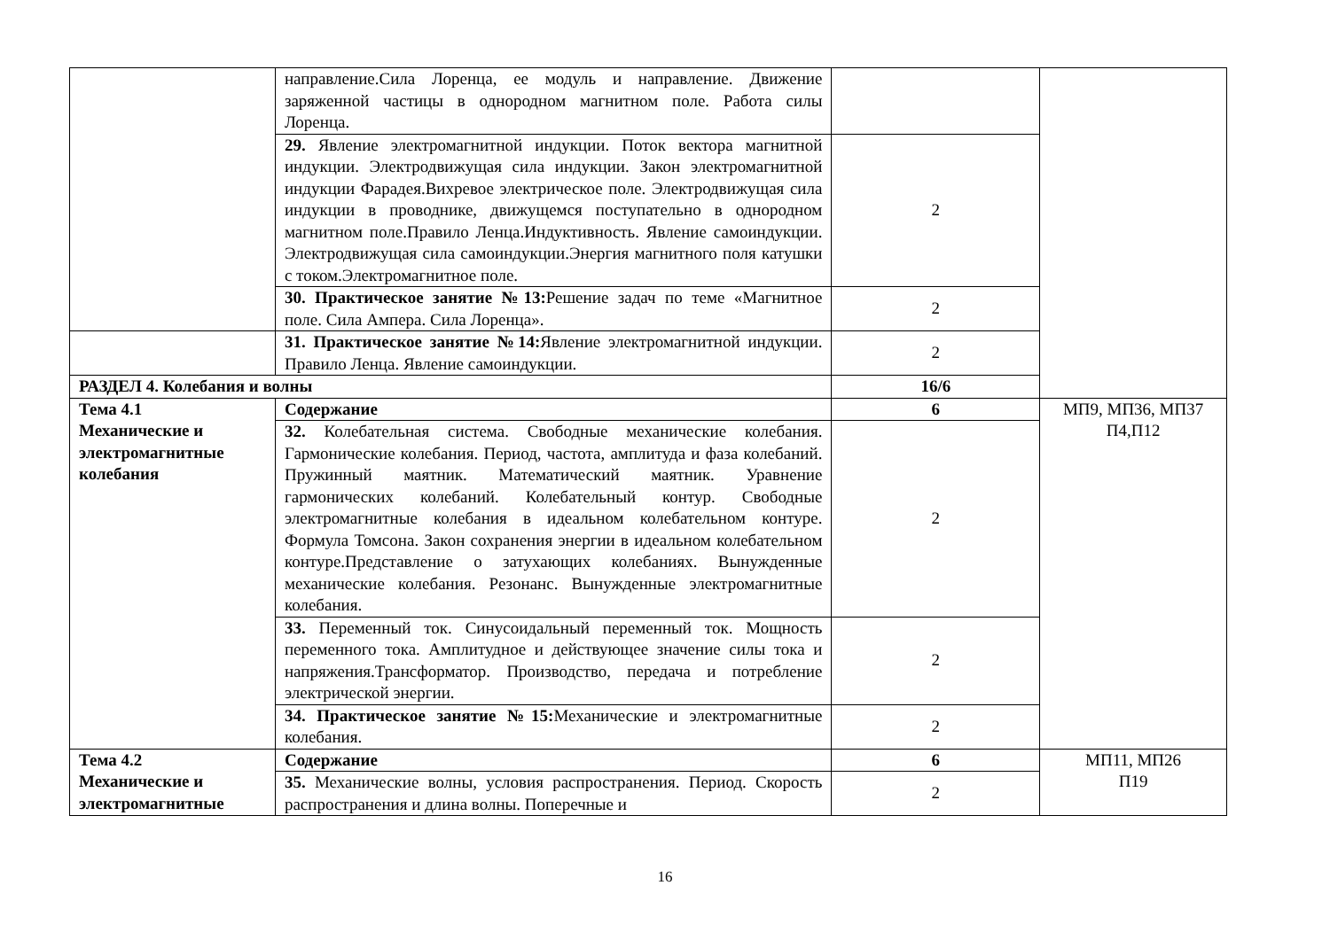| | направление.Сила Лоренца, ее модуль и направление. Движение заряженной частицы в однородном магнитном поле. Работа силы Лоренца. | | |
| | 29. Явление электромагнитной индукции. Поток вектора магнитной индукции. Электродвижущая сила индукции. Закон электромагнитной индукции Фарадея.Вихревое электрическое поле. Электродвижущая сила индукции в проводнике, движущемся поступательно в однородном магнитном поле.Правило Ленца.Индуктивность. Явление самоиндукции. Электродвижущая сила самоиндукции.Энергия магнитного поля катушки с током.Электромагнитное поле. | 2 | |
| | 30. Практическое занятие №13: Решение задач по теме «Магнитное поле. Сила Ампера. Сила Лоренца». | 2 | |
| | 31. Практическое занятие №14: Явление электромагнитной индукции. Правило Ленца. Явление самоиндукции. | 2 | |
| РАЗДЕЛ 4. Колебания и волны | | 16/6 | |
| Тема 4.1 Механические и электромагнитные колебания | Содержание | 6 | МП9, МП36, МП37 П4,П12 |
| | 32. Колебательная система. Свободные механические колебания. Гармонические колебания. Период, частота, амплитуда и фаза колебаний. Пружинный маятник. Математический маятник. Уравнение гармонических колебаний. Колебательный контур. Свободные электромагнитные колебания в идеальном колебательном контуре. Формула Томсона. Закон сохранения энергии в идеальном колебательном контуре.Представление о затухающих колебаниях. Вынужденные механические колебания. Резонанс. Вынужденные электромагнитные колебания. | 2 | |
| | 33. Переменный ток. Синусоидальный переменный ток. Мощность переменного тока. Амплитудное и действующее значение силы тока и напряжения.Трансформатор. Производство, передача и потребление электрической энергии. | 2 | |
| | 34. Практическое занятие №15: Механические и электромагнитные колебания. | 2 | |
| Тема 4.2 Механические и электромагнитные | Содержание | 6 | МП11, МП26 П19 |
| | 35. Механические волны, условия распространения. Период. Скорость распространения и длина волны. Поперечные и | 2 | |
16